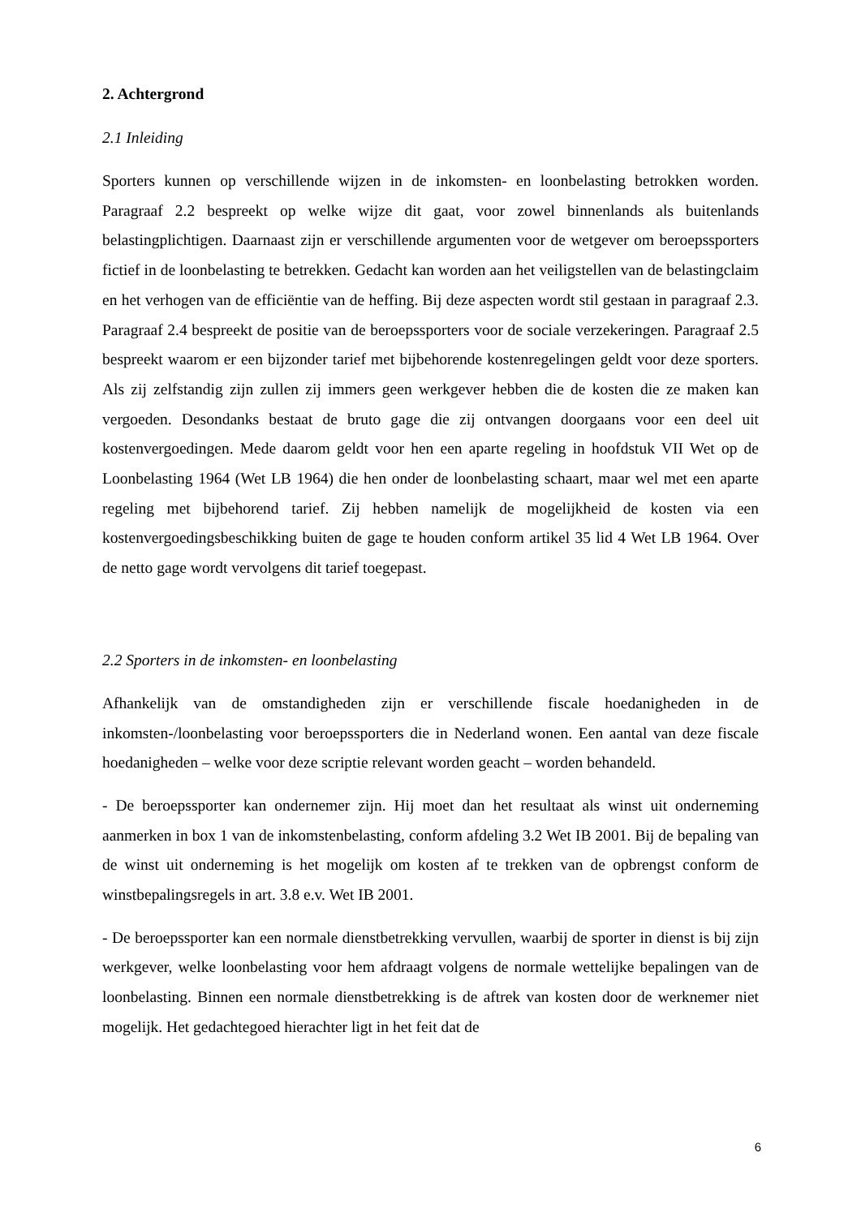2. Achtergrond
2.1 Inleiding
Sporters kunnen op verschillende wijzen in de inkomsten- en loonbelasting betrokken worden. Paragraaf 2.2 bespreekt op welke wijze dit gaat, voor zowel binnenlands als buitenlands belastingplichtigen. Daarnaast zijn er verschillende argumenten voor de wetgever om beroepssporters fictief in de loonbelasting te betrekken. Gedacht kan worden aan het veiligstellen van de belastingclaim en het verhogen van de efficiëntie van de heffing. Bij deze aspecten wordt stil gestaan in paragraaf 2.3. Paragraaf 2.4 bespreekt de positie van de beroepssporters voor de sociale verzekeringen. Paragraaf 2.5 bespreekt waarom er een bijzonder tarief met bijbehorende kostenregelingen geldt voor deze sporters. Als zij zelfstandig zijn zullen zij immers geen werkgever hebben die de kosten die ze maken kan vergoeden. Desondanks bestaat de bruto gage die zij ontvangen doorgaans voor een deel uit kostenvergoedingen. Mede daarom geldt voor hen een aparte regeling in hoofdstuk VII Wet op de Loonbelasting 1964 (Wet LB 1964) die hen onder de loonbelasting schaart, maar wel met een aparte regeling met bijbehorend tarief. Zij hebben namelijk de mogelijkheid de kosten via een kostenvergoedingsbeschikking buiten de gage te houden conform artikel 35 lid 4 Wet LB 1964. Over de netto gage wordt vervolgens dit tarief toegepast.
2.2 Sporters in de inkomsten- en loonbelasting
Afhankelijk van de omstandigheden zijn er verschillende fiscale hoedanigheden in de inkomsten-/loonbelasting voor beroepssporters die in Nederland wonen. Een aantal van deze fiscale hoedanigheden – welke voor deze scriptie relevant worden geacht – worden behandeld.
- De beroepssporter kan ondernemer zijn. Hij moet dan het resultaat als winst uit onderneming aanmerken in box 1 van de inkomstenbelasting, conform afdeling 3.2 Wet IB 2001. Bij de bepaling van de winst uit onderneming is het mogelijk om kosten af te trekken van de opbrengst conform de winstbepalingsregels in art. 3.8 e.v. Wet IB 2001.
- De beroepssporter kan een normale dienstbetrekking vervullen, waarbij de sporter in dienst is bij zijn werkgever, welke loonbelasting voor hem afdraagt volgens de normale wettelijke bepalingen van de loonbelasting. Binnen een normale dienstbetrekking is de aftrek van kosten door de werknemer niet mogelijk. Het gedachtegoed hierachter ligt in het feit dat de
6